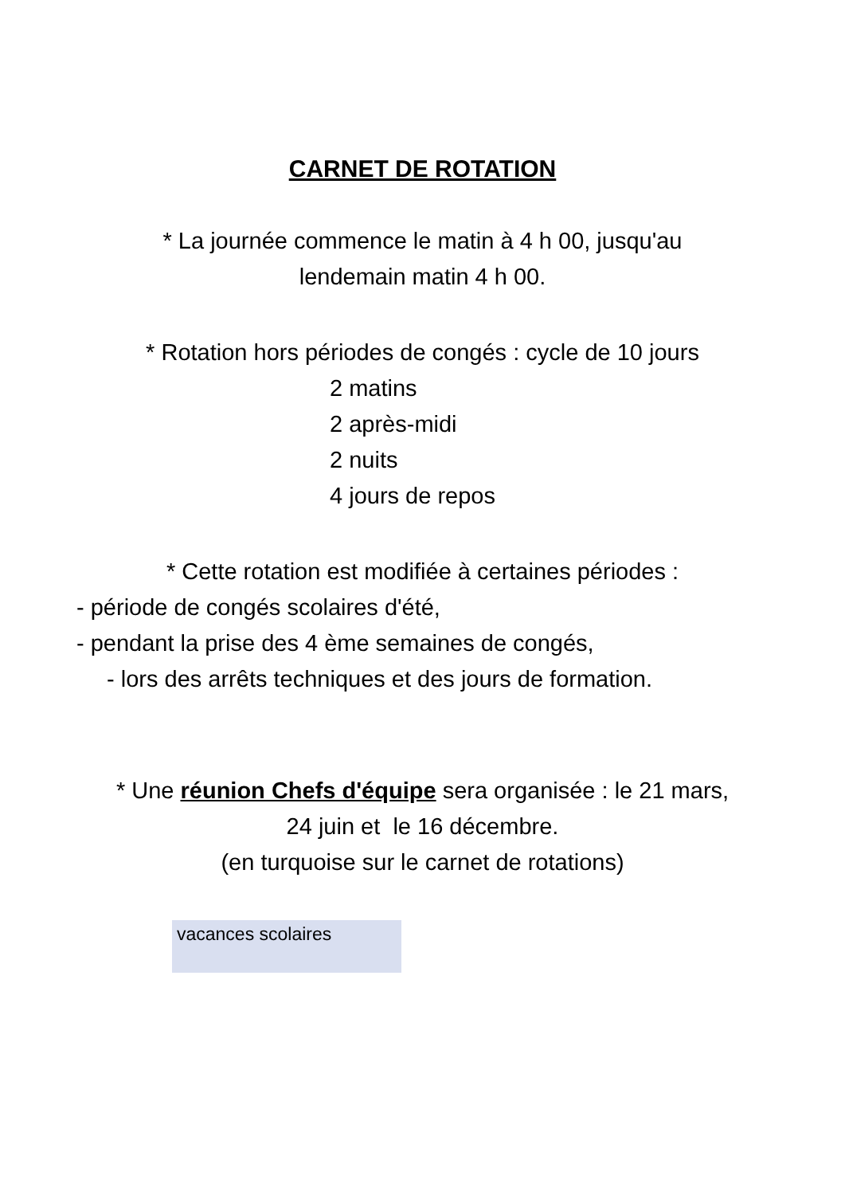CARNET DE ROTATION
* La journée commence le matin à 4 h 00, jusqu'au
lendemain matin 4 h 00.
* Rotation hors périodes de congés : cycle de 10 jours
2 matins
2 après-midi
2 nuits
4 jours de repos
* Cette rotation est modifiée à certaines périodes :
- période de congés scolaires d'été,
- pendant la prise des 4 ème semaines de congés,
- lors des arrêts techniques et des jours de formation.
* Une réunion Chefs d'équipe sera organisée : le 21 mars,
24 juin et le 16 décembre.
(en turquoise sur le carnet de rotations)
vacances scolaires